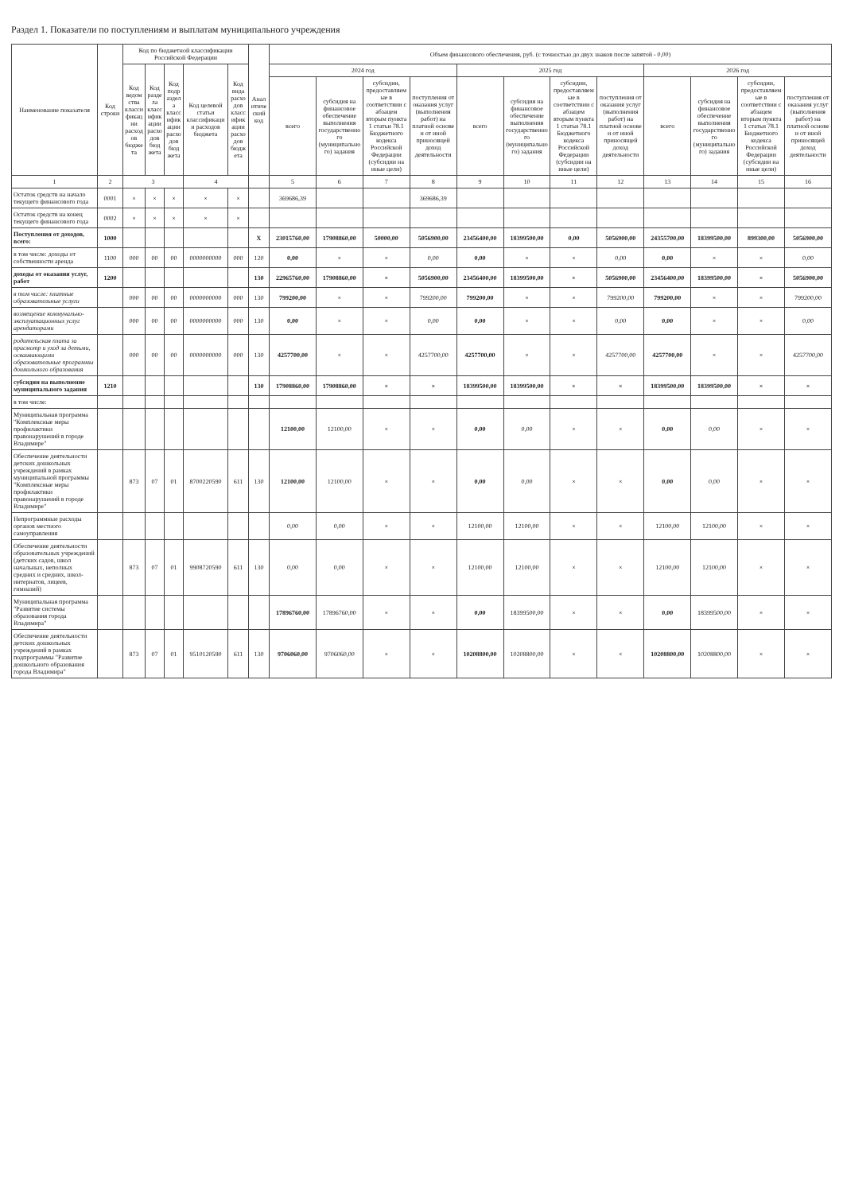Раздел 1. Показатели по поступлениям и выплатам муниципального учреждения
| Наименование показателя | Код строки | Код по бюджетной классификации Российской Федерации | | | | | Аналитический код | Объем финансового обеспечения, руб. (с точностью до двух знаков после запятой - 0,00) | | | | | | | | | | | |
| --- | --- | --- | --- | --- | --- | --- | --- | --- | --- | --- | --- | --- | --- | --- | --- | --- | --- | --- | --- |
| | | Код ведомства классификации расходов бюджета | Код раздела классификации расходов бюджета | Код подраздела классификации расходов бюджета | Код целевой статьи классификации расходов бюджета | Код вида расходов классификации расходов бюджета | | 2024 год | | | | 2025 год | | | | 2026 год | | | |
| | | | | | | | | всего | субсидия на финансовое обеспечение выполнения государственного (муниципального) задания | субсидии, предоставляемые в соответствии с абзацем вторым пункта 1 статьи 78.1 Бюджетного кодекса Российской Федерации (субсидии на иные цели) | поступления от оказания услуг (выполнения работ) на платной основе и от иной приносящей доход деятельности | всего | субсидия на финансовое обеспечение выполнения государственного (муниципального) задания | субсидии, предоставляемые в соответствии с абзацем вторым пункта 1 статьи 78.1 Бюджетного кодекса Российской Федерации (субсидии на иные цели) | поступления от оказания услуг (выполнения работ) на платной основе и от иной приносящей доход деятельности | всего | субсидия на финансовое обеспечение выполнения государственного (муниципального) задания | субсидии, предоставляемые в соответствии с абзацем вторым пункта 1 статьи 78.1 Бюджетного кодекса Российской Федерации (субсидии на иные цели) | поступления от оказания услуг (выполнения работ) на платной основе и от иной приносящей доход деятельности |
| 1 | 2 | 3 | | | 4 | | | 5 | 6 | 7 | 8 | 9 | 10 | 11 | 12 | 13 | 14 | 15 | 16 |
| Остаток средств на начало текущего финансового года | 0001 | × | × | × | × | × | | 369686,39 | | | 369686,39 | | | | | | | | |
| Остаток средств на конец текущего финансового года | 0002 | × | × | × | × | × | | | | | | | | | | | | | |
| Поступления от доходов, всего: | 1000 | | | | | | X | 23015760,00 | 17908860,00 | 50000,00 | 5056900,00 | 23456400,00 | 18399500,00 | 0,00 | 5056900,00 | 24355700,00 | 18399500,00 | 899300,00 | 5056900,00 |
| в том числе: доходы от собственности аренда | 1100 | 000 | 00 | 00 | 0000000000 | 000 | 120 | 0,00 | × | × | 0,00 | 0,00 | × | × | 0,00 | 0,00 | × | × | 0,00 |
| доходы от оказания услуг, работ | 1200 | | | | | | 130 | 22965760,00 | 17908860,00 | × | 5056900,00 | 23456400,00 | 18399500,00 | × | 5056900,00 | 23456400,00 | 18399500,00 | × | 5056900,00 |
| в том числе: платные образовательные услуги | | 000 | 00 | 00 | 0000000000 | 000 | 130 | 799200,00 | × | × | 799200,00 | 799200,00 | × | × | 799200,00 | 799200,00 | × | × | 799200,00 |
| возмещение коммунально-эксплуатационных услуг арендаторами | | 000 | 00 | 00 | 0000000000 | 000 | 130 | 0,00 | × | × | 0,00 | 0,00 | × | × | 0,00 | 0,00 | × | × | 0,00 |
| родительская плата за присмотр и уход за детьми, осваивающими образовательные программы дошкольного образования | | 000 | 00 | 00 | 0000000000 | 000 | 130 | 4257700,00 | × | × | 4257700,00 | 4257700,00 | × | × | 4257700,00 | 4257700,00 | × | × | 4257700,00 |
| субсидии на выполнение муниципального задания | 1210 | | | | | | 130 | 17908860,00 | 17908860,00 | × | × | 18399500,00 | 18399500,00 | × | × | 18399500,00 | 18399500,00 | × | × |
| в том числе: | | | | | | | | | | | | | | | | | | | |
| Муниципальная программа "Комплексные меры профилактики правонарушений в городе Владимире" | | | | | | | | 12100,00 | 12100,00 | × | × | 0,00 | 0,00 | × | × | 0,00 | 0,00 | × | × |
| Обеспечение деятельности детских дошкольных учреждений в рамках муниципальной программы "Комплексные меры профилактики правонарушений в городе Владимире" | | 873 | 07 | 01 | 8700220590 | 611 | 130 | 12100,00 | 12100,00 | × | × | 0,00 | 0,00 | × | × | 0,00 | 0,00 | × | × |
| Непрограммные расходы органов местного самоуправления | | | | | | | | 0,00 | 0,00 | × | × | 12100,00 | 12100,00 | × | × | 12100,00 | 12100,00 | × | × |
| Обеспечение деятельности образовательных учреждений (детских садов, школ начальных, неполных средних и средних, школ-интернатов, лицеев, гимназий) | | 873 | 07 | 01 | 9908720590 | 611 | 130 | 0,00 | 0,00 | × | × | 12100,00 | 12100,00 | × | × | 12100,00 | 12100,00 | × | × |
| Муниципальная программа "Развитие системы образования города Владимира" | | | | | | | | 17896760,00 | 17896760,00 | × | × | 0,00 | 18399500,00 | × | × | 0,00 | 18399500,00 | × | × |
| Обеспечение деятельности детских дошкольных учреждений в рамках подпрограммы "Развитие дошкольного образования города Владимира" | | 873 | 07 | 01 | 9510120590 | 611 | 130 | 9706060,00 | 9706060,00 | × | × | 10208800,00 | 10208800,00 | × | × | 10208800,00 | 10208800,00 | × | × |